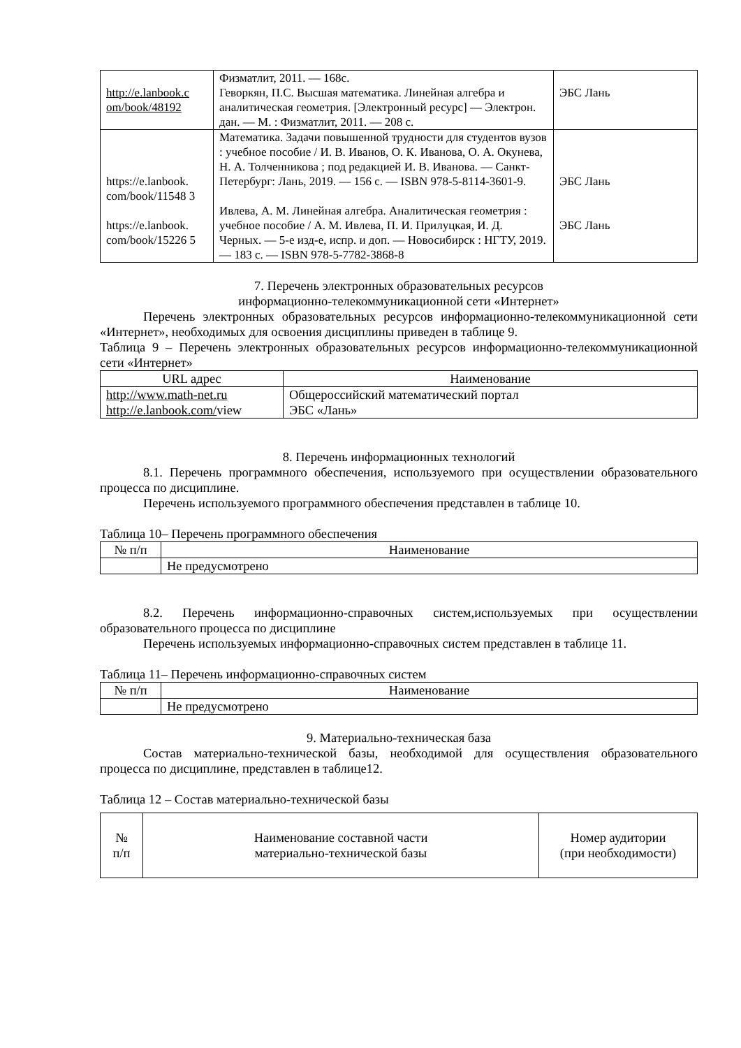| http://e.lanbook.c om/book/48192 | Физматлит, 2011. — 168с. Геворкян, П.С. Высшая математика. Линейная алгебра и аналитическая геометрия. [Электронный ресурс] — Электрон. дан. — М. : Физматлит, 2011. — 208 с. | ЭБС Лань |
| https://e.lanbook. com/book/11548 3 | Математика. Задачи повышенной трудности для студентов вузов : учебное пособие / И. В. Иванов, О. К. Иванова, О. А. Окунева, Н. А. Толченникова ; под редакцией И. В. Иванова. — Санкт-Петербург: Лань, 2019. — 156 с. — ISBN 978-5-8114-3601-9. | ЭБС Лань |
| https://e.lanbook. com/book/15226 5 | Ивлева, А. М. Линейная алгебра. Аналитическая геометрия : учебное пособие / А. М. Ивлева, П. И. Прилуцкая, И. Д. Черных. — 5-е изд-е, испр. и доп. — Новосибирск : НГТУ, 2019. — 183 с. — ISBN 978-5-7782-3868-8 | ЭБС Лань |
7. Перечень электронных образовательных ресурсов
информационно-телекоммуникационной сети «Интернет»
Перечень электронных образовательных ресурсов информационно-телекоммуникационной сети «Интернет», необходимых для освоения дисциплины приведен в таблице 9.
Таблица 9 – Перечень электронных образовательных ресурсов информационно-телекоммуникационной сети «Интернет»
| URL адрес | Наименование |
| --- | --- |
| http://www.math-net.ru http://e.lanbook.com/ view | Общероссийский математический портал ЭБС «Лань» |
8. Перечень информационных технологий
8.1. Перечень программного обеспечения, используемого при осуществлении образовательного процесса по дисциплине.
Перечень используемого программного обеспечения представлен в таблице 10.
Таблица 10– Перечень программного обеспечения
| № п/п | Наименование |
| --- | --- |
| | Не предусмотрено |
8.2. Перечень информационно-справочных систем,используемых при осуществлении образовательного процесса по дисциплине
Перечень используемых информационно-справочных систем представлен в таблице 11.
Таблица 11– Перечень информационно-справочных систем
| № п/п | Наименование |
| --- | --- |
| | Не предусмотрено |
9. Материально-техническая база
Состав материально-технической базы, необходимой для осуществления образовательного процесса по дисциплине, представлен в таблице12.
Таблица 12 – Состав материально-технической базы
| № п/п | Наименование составной части материально-технической базы | Номер аудитории (при необходимости) |
| --- | --- | --- |